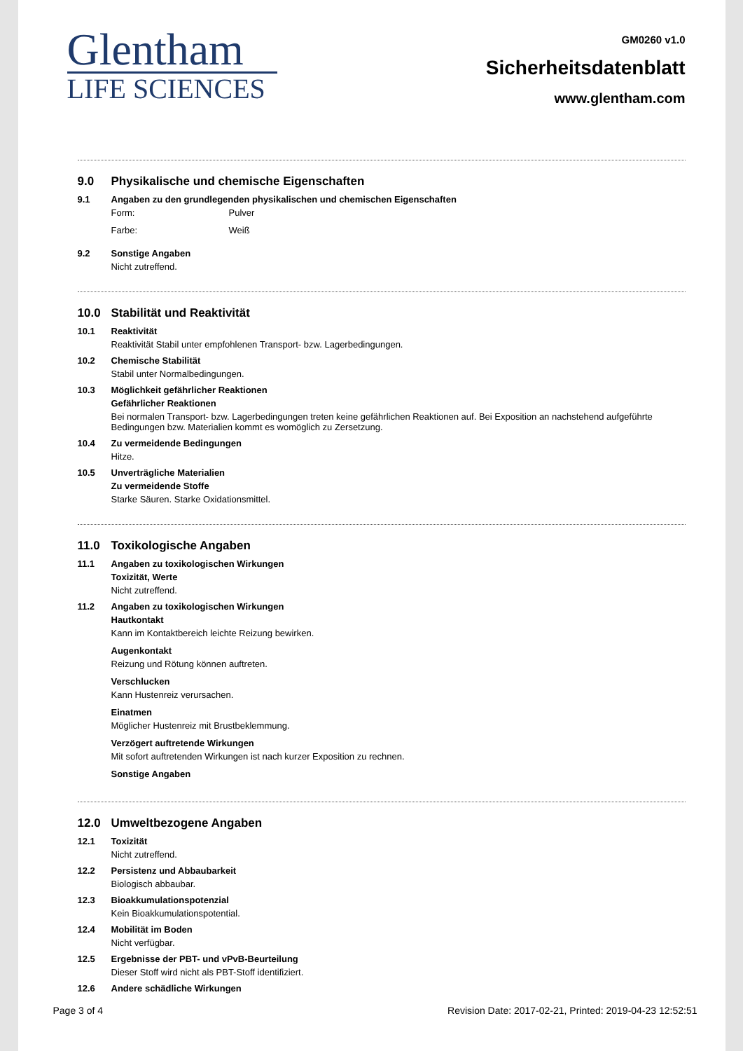Glentham
LIFE SCIENCES
GM0260 v1.0
Sicherheitsdatenblatt
www.glentham.com
9.0 Physikalische und chemische Eigenschaften
9.1 Angaben zu den grundlegenden physikalischen und chemischen Eigenschaften
Form: Pulver
Farbe: Weiß
9.2 Sonstige Angaben
Nicht zutreffend.
10.0 Stabilität und Reaktivität
10.1 Reaktivität
Reaktivität Stabil unter empfohlenen Transport- bzw. Lagerbedingungen.
10.2 Chemische Stabilität
Stabil unter Normalbedingungen.
10.3 Möglichkeit gefährlicher Reaktionen
Gefährlicher Reaktionen
Bei normalen Transport- bzw. Lagerbedingungen treten keine gefährlichen Reaktionen auf. Bei Exposition an nachstehend aufgeführte Bedingungen bzw. Materialien kommt es womöglich zu Zersetzung.
10.4 Zu vermeidende Bedingungen
Hitze.
10.5 Unverträgliche Materialien
Zu vermeidende Stoffe
Starke Säuren. Starke Oxidationsmittel.
11.0 Toxikologische Angaben
11.1 Angaben zu toxikologischen Wirkungen
Toxizität, Werte
Nicht zutreffend.
11.2 Angaben zu toxikologischen Wirkungen
Hautkontakt
Kann im Kontaktbereich leichte Reizung bewirken.
Augenkontakt
Reizung und Rötung können auftreten.
Verschlucken
Kann Hustenreiz verursachen.
Einatmen
Möglicher Hustenreiz mit Brustbeklemmung.
Verzögert auftretende Wirkungen
Mit sofort auftretenden Wirkungen ist nach kurzer Exposition zu rechnen.
Sonstige Angaben
12.0 Umweltbezogene Angaben
12.1 Toxizität
Nicht zutreffend.
12.2 Persistenz und Abbaubarkeit
Biologisch abbaubar.
12.3 Bioakkumulationspotenzial
Kein Bioakkumulationspotential.
12.4 Mobilität im Boden
Nicht verfügbar.
12.5 Ergebnisse der PBT- und vPvB-Beurteilung
Dieser Stoff wird nicht als PBT-Stoff identifiziert.
12.6 Andere schädliche Wirkungen
Page 3 of 4 Revision Date: 2017-02-21, Printed: 2019-04-23 12:52:51